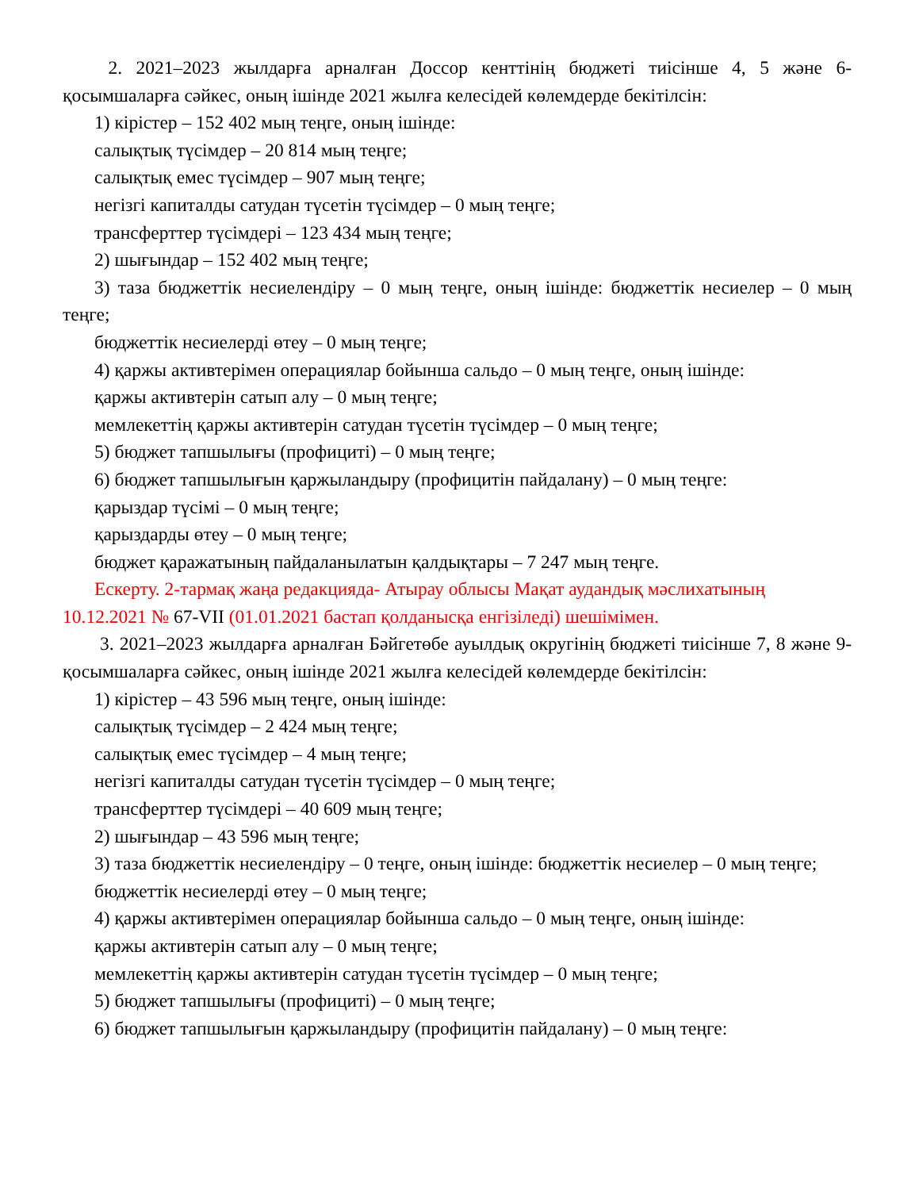2. 2021–2023 жылдарға арналған Доссор кенттінің бюджеті тиісінше 4, 5 және 6-қосымшаларға сәйкес, оның ішінде 2021 жылға келесідей көлемдерде бекітілсін:
1) кірістер – 152 402 мың теңге, оның ішінде:
салықтық түсімдер – 20 814 мың теңге;
салықтық емес түсімдер – 907 мың теңге;
негізгі капиталды сатудан түсетін түсімдер – 0 мың теңге;
трансферттер түсімдері – 123 434 мың теңге;
2) шығындар – 152 402 мың теңге;
3) таза бюджеттік несиелендіру – 0 мың теңге, оның ішінде: бюджеттік несиелер – 0 мың теңге;
бюджеттік несиелерді өтеу – 0 мың теңге;
4) қаржы активтерімен операциялар бойынша сальдо – 0 мың теңге, оның ішінде:
қаржы активтерін сатып алу – 0 мың теңге;
мемлекеттің қаржы активтерін сатудан түсетін түсімдер – 0 мың теңге;
5) бюджет тапшылығы (профициті) – 0 мың теңге;
6) бюджет тапшылығын қаржыландыру (профицитін пайдалану) – 0 мың теңге:
қарыздар түсімі – 0 мың теңге;
қарыздарды өтеу – 0 мың теңге;
бюджет қаражатының пайдаланылатын қалдықтары – 7 247 мың теңге.
Ескерту. 2-тармақ жаңа редакцияда- Атырау облысы Мақат аудандық мәслихатының 10.12.2021 № 67-VII (01.01.2021 бастап қолданысқа енгізіледі) шешімімен.
3. 2021–2023 жылдарға арналған Бәйгетөбе ауылдық округінің бюджеті тиісінше 7, 8 және 9-қосымшаларға сәйкес, оның ішінде 2021 жылға келесідей көлемдерде бекітілсін:
1) кірістер – 43 596 мың теңге, оның ішінде:
салықтық түсімдер – 2 424 мың теңге;
салықтық емес түсімдер – 4 мың теңге;
негізгі капиталды сатудан түсетін түсімдер – 0 мың теңге;
трансферттер түсімдері – 40 609 мың теңге;
2) шығындар – 43 596 мың теңге;
3) таза бюджеттік несиелендіру – 0 теңге, оның ішінде: бюджеттік несиелер – 0 мың теңге;
бюджеттік несиелерді өтеу – 0 мың теңге;
4) қаржы активтерімен операциялар бойынша сальдо – 0 мың теңге, оның ішінде:
қаржы активтерін сатып алу – 0 мың теңге;
мемлекеттің қаржы активтерін сатудан түсетін түсімдер – 0 мың теңге;
5) бюджет тапшылығы (профициті) – 0 мың теңге;
6) бюджет тапшылығын қаржыландыру (профицитін пайдалану) – 0 мың теңге: